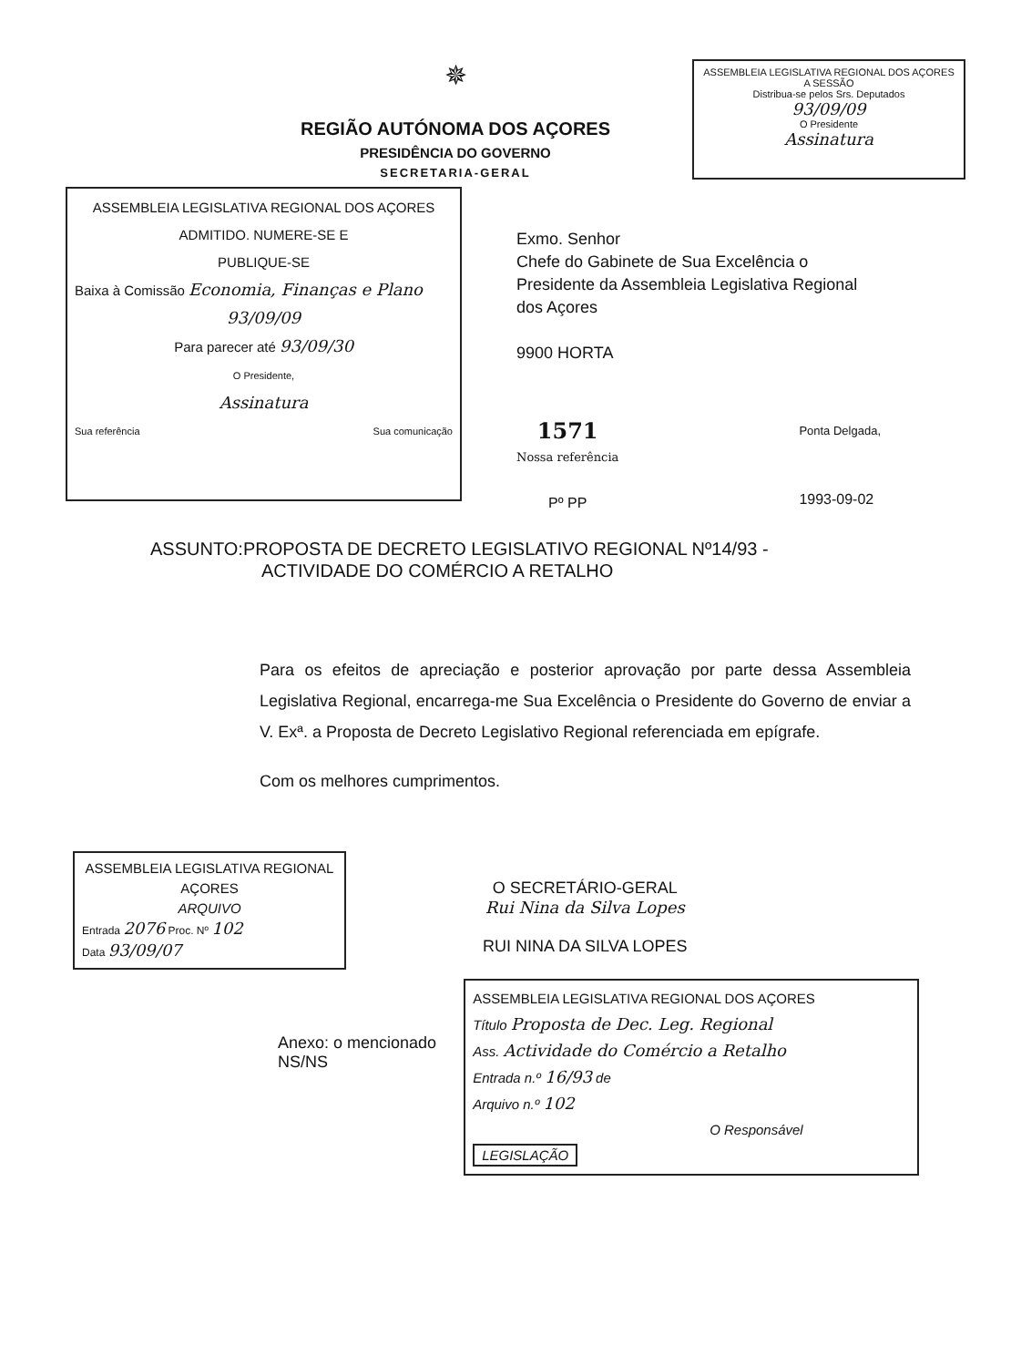✵
REGIÃO AUTÓNOMA DOS AÇORES
PRESIDÊNCIA DO GOVERNO
SECRETARIA-GERAL
ASSEMBLEIA LEGISLATIVA REGIONAL DOS AÇORES
A SESSÃO
Distribua-se pelos Srs. Deputados
93/09/09
O Presidente
Assinatura
ASSEMBLEIA LEGISLATIVA REGIONAL DOS AÇORES
ADMITIDO. NUMERE-SE E
PUBLIQUE-SE
Baixa à Comissão Economia, Finanças e Plano
93/09/09
Para parecer até 93/09/30
O Presidente,
Assinatura
Sua referência Sua comunicação
Exmo. Senhor
Chefe do Gabinete de Sua Excelência o Presidente da Assembleia Legislativa Regional dos Açores
9900 HORTA
1571
Nossa referência
Pº PP
Ponta Delgada,
1993-09-02
ASSUNTO:PROPOSTA DE DECRETO LEGISLATIVO REGIONAL Nº14/93 -
ACTIVIDADE DO COMÉRCIO A RETALHO
Para os efeitos de apreciação e posterior aprovação por parte dessa Assembleia Legislativa Regional, encarrega-me Sua Excelência o Presidente do Governo de enviar a V. Exª. a Proposta de Decreto Legislativo Regional referenciada em epígrafe.
Com os melhores cumprimentos.
ASSEMBLEIA LEGISLATIVA REGIONAL AÇORES
ARQUIVO
Entrada 2076 Proc. Nº 102
Data 93/09/07
O SECRETÁRIO-GERAL
Rui Nina da Silva Lopes
RUI NINA DA SILVA LOPES
Anexo: o mencionado
NS/NS
ASSEMBLEIA LEGISLATIVA REGIONAL DOS AÇORES
Título Proposta de Dec. Leg. Regional
Ass. Actividade do Comércio a Retalho
Entrada n.º 16/93 de
Arquivo n.º 102
O Responsável
LEGISLAÇÃO